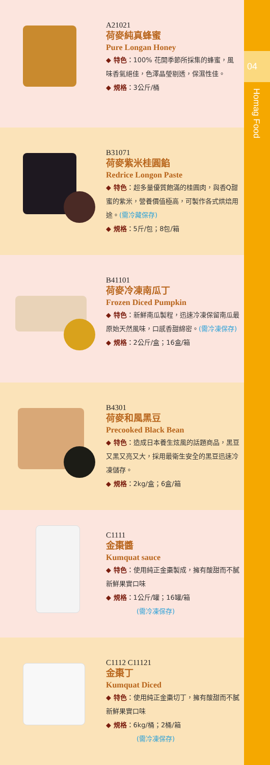A21021
荷麥純真蜂蜜
Pure Longan Honey
◆ 特色：100% 花開季節所採集的蜂蜜，風味香氣絕佳，色澤晶瑩剔透，保濕性佳。
◆ 規格：3公斤/桶
B31071
荷麥紫米桂圓餡
Redrice Longon Paste
◆ 特色：超多量優質飽滿的桂圓肉，與香Q甜蜜的紫米，營養價值極高，可製作各式烘焙用途。(需冷藏保存)
◆ 規格：5斤/包；8包/箱
B41101
荷麥冷凍南瓜丁
Frozen Diced Pumpkin
◆ 特色：新鮮南瓜製程，迅速冷凍保留南瓜最原始天然風味，口感香甜綿密。(需冷凍保存)
◆ 規格：2公斤/盒；16盒/箱
B4301
荷麥和風黑豆
Precooked Black Bean
◆ 特色：造成日本養生炫風的話題商品，黑豆又黑又亮又大，採用最衛生安全的黑豆迅速冷凍儲存。
◆ 規格：2kg/盒；6盒/箱
C1111
金棗醬
Kumquat sauce
◆ 特色：使用純正金棗製成，擁有酸甜而不膩新鮮果實口味
◆ 規格：1公斤/罐；16罐/箱
(需冷凍保存)
C1112 C11121
金棗丁
Kumquat Diced
◆ 特色：使用純正金棗切丁，擁有酸甜而不膩新鮮果實口味
◆ 規格：6kg/桶；2桶/箱
(需冷凍保存)
04
Homag Food